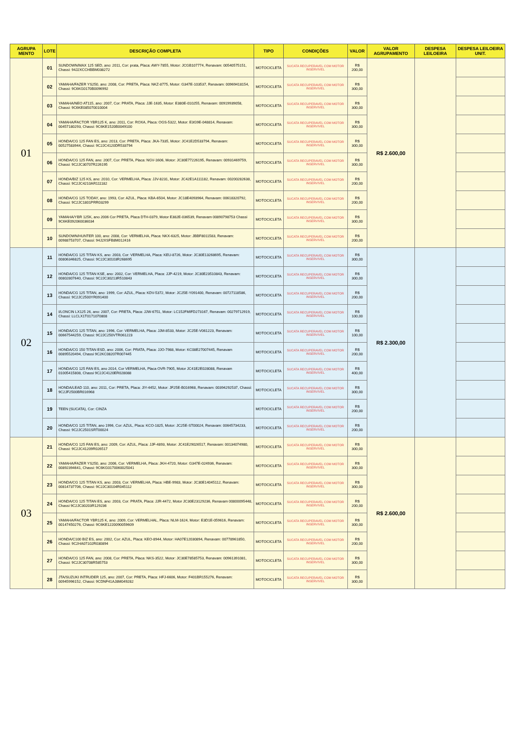| AGRUPA MENTO | LOTE | DESCRIÇÃO COMPLETA | TIPO | CONDIÇÕES | VALOR | VALOR AGRUPAMENTO | DESPESA LEILOEIRA | DESPESA LEILOEIRA UNIT. |
| --- | --- | --- | --- | --- | --- | --- | --- | --- |
| 01 | 01 | SUNDOWN/MAX 125 SED, ano: 2011, Cor: prata, Placa: AWY-7855, Motor: JCGB107774, Renavam: 00540575151, Chassi: 94J2XCCHBBM038272 | MOTOCICLETA | SUCATA RECUPERAVEL COM MOTOR INSERVIVEL | R$ 200,00 | R$ 2.600,00 | | |
| | 02 | YAMAHA/FAZER YS250, ano: 2008, Cor: PRETA, Placa: NKZ-8775, Motor: G347E-103537, Renavam: 00969418154, Chassi: 9C6KG0170B0096992 | MOTOCICLETA | SUCATA RECUPERAVEL COM MOTOR INSERVIVEL | R$ 300,00 | | | |
| | 03 | YAMAHA/NEO AT115, ano: 2007, Cor: PRATA, Placa: JJE-1635, Motor: E380E-010255, Renavam: 00919939058, Chassi: 9C6KE085070010004 | MOTOCICLETA | SUCATA RECUPERAVEL COM MOTOR INSERVIVEL | R$ 300,00 | | | |
| | 04 | YAMAHA/FACTOR YBR125 K, ano: 2011, Cor: ROXA, Placa: OGS-5322, Motor: E3G9E-048814, Renavam: 00457180293, Chassi: 9C6KE1520B0049100 | MOTOCICLETA | SUCATA RECUPERAVEL COM MOTOR INSERVIVEL | R$ 300,00 | | | |
| | 05 | HONDA/CG 125 FAN ES, ano: 2013, Cor: PRETA, Placa: JKA-7335, Motor: JC41E2D533794, Renavam: 00527583944, Chassi: 9C2JC4120DR533794 | MOTOCICLETA | SUCATA RECUPERAVEL COM MOTOR INSERVIVEL | R$ 300,00 | | | |
| | 06 | HONDA/CG 125 FAN, ano: 2007, Cor: PRETA, Placa: NGV-1606, Motor: JC30E77226195, Renavam: 00931469759, Chassi: 9C2JC30707R226195 | MOTOCICLETA | SUCATA RECUPERAVEL COM MOTOR INSERVIVEL | R$ 300,00 | | | |
| | 07 | HONDA/BIZ 125 KS, ano: 2010, Cor: VERMELHA, Placa: JJV-8231, Motor: JC42E1A111182, Renavam: 00200282638, Chassi: 9C2JC4210AR111182 | MOTOCICLETA | SUCATA RECUPERAVEL COM MOTOR INSERVIVEL | R$ 200,00 | | | |
| | 08 | HONDA/CG 125 TODAY, ano: 1993, Cor: AZUL, Placa: KBA-6504, Motor: JC18E4093964, Renavam: 00618320792, Chassi: 9C2JC1801PRR03299 | MOTOCICLETA | SUCATA RECUPERAVEL COM MOTOR INSERVIVEL | R$ 200,00 | | | |
| | 09 | YAMAHA/YBR 125K, ano 2006 Cor PRETA, Placa DTH-0379, Motor E382E-036539, Renavam 00890798753 Chassi 9C6KE092060036034 | MOTOCICLETA | SUCATA RECUPERAVEL COM MOTOR INSERVIVEL | R$ 300,00 | | | |
| | 10 | SUNDOWN/HUNTER 100, ano: 2008, Cor: VERMELHA, Placa: NKX-6325, Motor: JBBF8011583, Renavam: 00988753707, Chassi: 94J2XSFB8M012416 | MOTOCICLETA | SUCATA RECUPERAVEL COM MOTOR INSERVIVEL | R$ 200,00 | | | |
| 02 | 11 | HONDA/CG 125 TITAN KS, ano: 2003, Cor: VERMELHA, Placa: KEU-8726, Motor: JC30E13268695, Renavam: 00806346825, Chassi: 9C2JC30103R268695 | MOTOCICLETA | SUCATA RECUPERAVEL COM MOTOR INSERVIVEL | R$ 300,00 | R$ 2.300,00 | | |
| | 12 | HONDA/CG 125 TITAN KSE, ano: 2002, Cor: VERMELHA, Placa: JJP-4219, Motor: JC30E23510843, Renavam: 00802807640, Chassi: 9C2JC30213R510843 | MOTOCICLETA | SUCATA RECUPERAVEL COM MOTOR INSERVIVEL | R$ 300,00 | | | |
| | 13 | HONDA/CG 125 TITAN, ano: 1999, Cor: AZUL, Placa: KDV-5372, Motor: JC25E-Y091400, Renavam: 00727118586, Chassi: 9C2JC2500YR091400 | MOTOCICLETA | SUCATA RECUPERAVEL COM MOTOR INSERVIVEL | R$ 200,00 | | | |
| | 14 | I/LONCIN LX125 26, ano: 2007, Cor: PRETA, Placa: JJW-6751, Motor: LC152FMIFD273167, Renavam: 00279712919, Chassi: LLCLX1T0171070808 | MOTOCICLETA | SUCATA RECUPERAVEL COM MOTOR INSERVIVEL | R$ 100,00 | | | |
| | 15 | HONDA/CG 125 TITAN, ano: 1996, Cor: VERMELHA, Placa: JJM-8533, Motor: JC25E-V061223, Renavam: 00667544259, Chassi: 9C2JC250VTR061223 | MOTOCICLETA | SUCATA RECUPERAVEL COM MOTOR INSERVIVEL | R$ 100,00 | | | |
| | 16 | HONDA/CG 150 TITAN ESD, ano: 2006, Cor: PRATA, Placa: JJO-7988, Motor: KC08E27007445, Renavam 00895520494, Chassi 9C2KC08207R007445 | MOTOCICLETA | SUCATA RECUPERAVEL COM MOTOR INSERVIVEL | R$ 200,00 | | | |
| | 17 | HONDA/CG 125 FAN ES, ano 2014, Cor VERMELHA, Placa OVR-7905, Motor JC41E2E028088, Renavam 01005415808, Chassi 9C2JC4120ER028088 | MOTOCICLETA | SUCATA RECUPERAVEL COM MOTOR INSERVIVEL | R$ 400,00 | | | |
| | 18 | HONDA/LEAD 110, ano: 2011, Cor: PRETA, Placa: JIY-4452, Motor: JF25E-B016968, Renavam: 00394292537, Chassi: 9C2JF2500BR016968 | MOTOCICLETA | SUCATA RECUPERAVEL COM MOTOR INSERVIVEL | R$ 300,00 | | | |
| | 19 | TEEN (SUCATA), Cor: CINZA | MOTOCICLETA | SUCATA RECUPERAVEL COM MOTOR INSERVIVEL | R$ 200,00 | | | |
| | 20 | HONDA/CG 125 TITAN, ano 1996, Cor: AZUL, Placa: KCO-1825, Motor: JC25E-ST00024, Renavam: 00645734233, Chassi: 9C2JC2501SRT00024 | MOTOCICLETA | SUCATA RECUPERAVEL COM MOTOR INSERVIVEL | R$ 200,00 | | | |
| 03 | 21 | HONDA/CG 125 FAN ES, ano: 2009, Cor: AZUL, Placa: JJF-4893, Motor: JC41E29026517, Renavam: 00134074980, Chassi: 9C2JC41209R026517 | MOTOCICLETA | SUCATA RECUPERAVEL COM MOTOR INSERVIVEL | R$ 300,00 | R$ 2.600,00 | | |
| | 22 | YAMAHA/FAZER YS250, ano: 2006, Cor: VERMELHA, Placa: JKH-4720, Motor: G347E-024936, Renavam: 00892394641, Chassi: 9C6KG0170060025041 | MOTOCICLETA | SUCATA RECUPERAVEL COM MOTOR INSERVIVEL | R$ 300,00 | | | |
| | 23 | HONDA/CG 125 TITAN KS, ano: 2003, Cor: VERMELHA, Placa: HBE-9983, Motor: JC30E14045112, Renavam: 00814737706, Chassi: 9C2JC30104R045112 | MOTOCICLETA | SUCATA RECUPERAVEL COM MOTOR INSERVIVEL | R$ 300,00 | | | |
| | 24 | HONDA/CG 125 TITAN ES, ano: 2003, Cor: PRATA, Placa: JJR-4472, Motor JC30E23129236, Renavam 00800095448, Chassi 9C2JC30203R129236 | MOTOCICLETA | SUCATA RECUPERAVEL COM MOTOR INSERVIVEL | R$ 200,00 | | | |
| | 25 | YAMAHA/FACTOR YBR125 K, ano: 2009, Cor: VERMELHAL, Placa: NLM-1624, Motor: E3D1E-059616, Renavam: 00147450276, Chassi: 9C6KE1220090059609 | MOTOCICLETA | SUCATA RECUPERAVEL COM MOTOR INSERVIVEL | R$ 300,00 | | | |
| | 26 | HONDA/C100 BIZ ES, ano: 2002, Cor: AZUL, Placa: KEO-8944, Motor: HA07E12030894, Renavam: 00778961850, Chassi: 9C2HA07102R030894 | MOTOCICLETA | SUCATA RECUPERAVEL COM MOTOR INSERVIVEL | R$ 200,00 | | | |
| | 27 | HONDA/CG 125 FAN, ano: 2008, Cor: PRETA, Placa: NKS-3522, Motor: JC30E78585753, Renavam: 00961391081, Chassi: 9C2JC30708R585753 | MOTOCICLETA | SUCATA RECUPERAVEL COM MOTOR INSERVIVEL | R$ 300,00 | | | |
| | 28 | JTA/SUZUKI INTRUDER 125, ano: 2007, Cor: PRETA, Placa: HFJ-6606, Motor: F401BR155276, Renavam: 00945996152, Chassi: 9CDNF41AJ8M049282 | MOTOCICLETA | SUCATA RECUPERAVEL COM MOTOR INSERVIVEL | R$ 300,00 | | | |